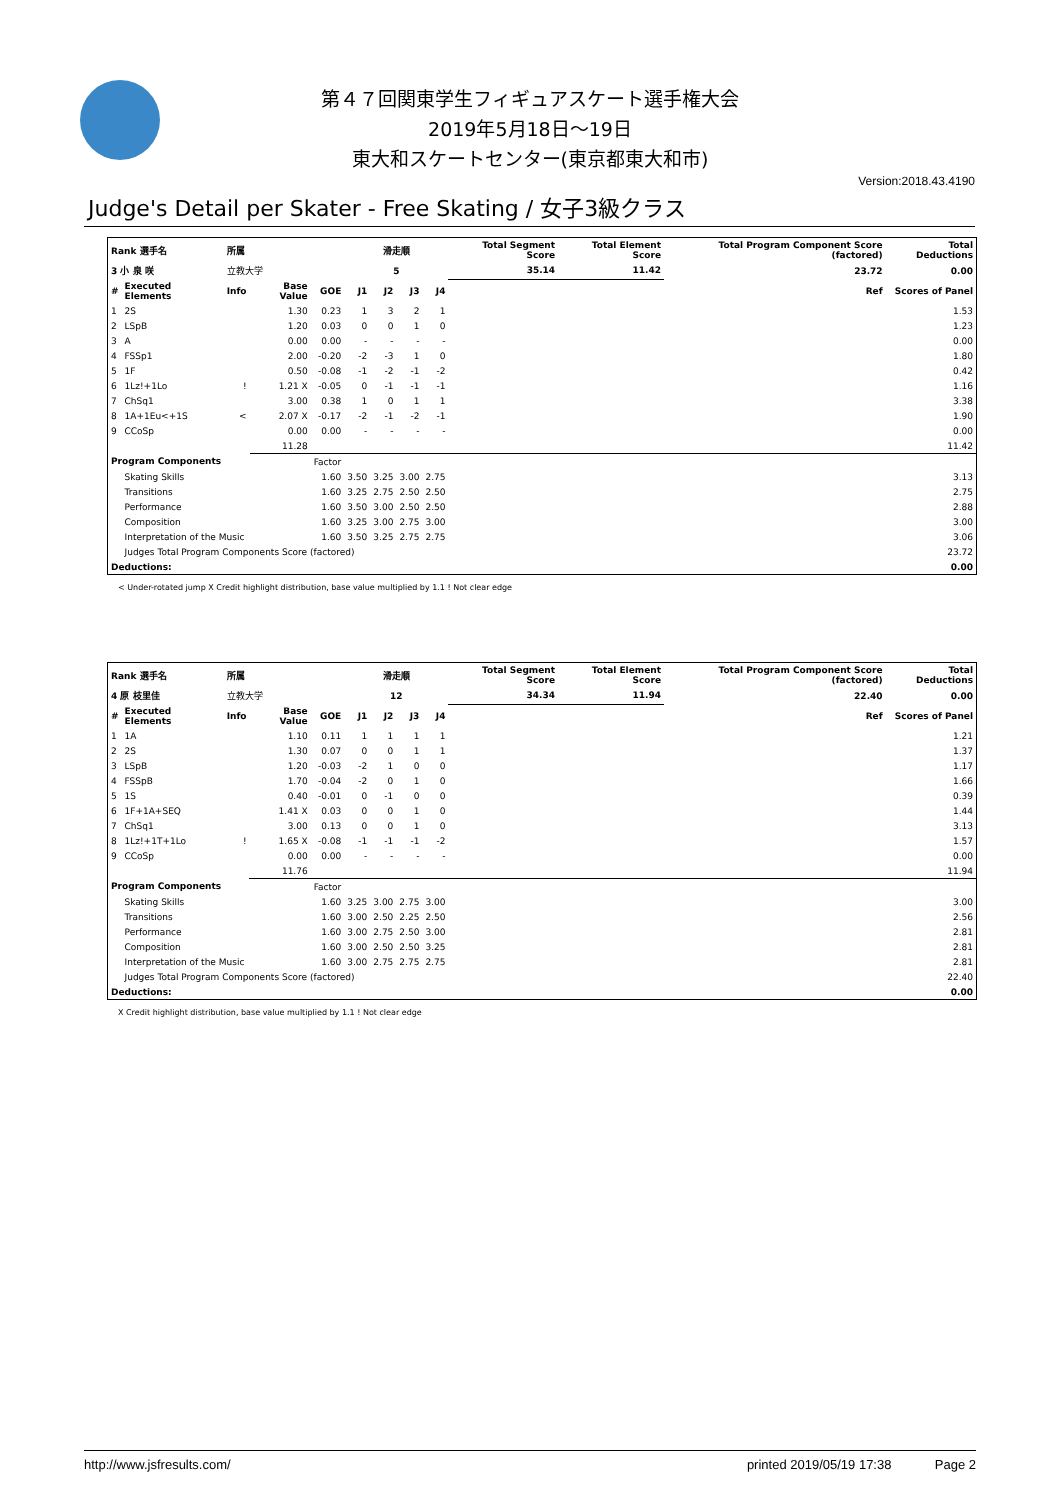第４７回関東学生フィギュアスケート選手権大会
2019年5月18日～19日
東大和スケートセンター(東京都東大和市)
Version:2018.43.4190
Judge's Detail per Skater - Free Skating / 女子3級クラス
| Rank 選手名 | | 所属 | | | 滑走順 | | | | Total Segment Score | Total Element Score | Total Program Component Score (factored) | Total Deductions |
| --- | --- | --- | --- | --- | --- | --- | --- | --- | --- | --- | --- | --- |
| 3 小 泉 咲 | | 立教大学 | | | 5 | | | | 35.14 | 11.42 | 23.72 | 0.00 |
| # | Executed Elements | Info | Base Value | GOE | J1 | J2 | J3 | J4 | | | Ref | Scores of Panel |
| 1 | 2S | | 1.30 | 0.23 | 1 | 3 | 2 | 1 | | | | 1.53 |
| 2 | LSpB | | 1.20 | 0.03 | 0 | 0 | 1 | 0 | | | | 1.23 |
| 3 | A | | 0.00 | 0.00 | - | - | - | - | | | | 0.00 |
| 4 | FSSp1 | | 2.00 | -0.20 | -2 | -3 | 1 | 0 | | | | 1.80 |
| 5 | 1F | | 0.50 | -0.08 | -1 | -2 | -1 | -2 | | | | 0.42 |
| 6 | 1Lz!+1Lo | ! | 1.21 X | -0.05 | 0 | -1 | -1 | -1 | | | | 1.16 |
| 7 | ChSq1 | | 3.00 | 0.38 | 1 | 0 | 1 | 1 | | | | 3.38 |
| 8 | 1A+1Eu<+1S | < | 2.07 X | -0.17 | -2 | -1 | -2 | -1 | | | | 1.90 |
| 9 | CCoSp | | 0.00 | 0.00 | - | - | - | - | | | | 0.00 |
| | | | 11.28 | | | | | | | | | 11.42 |
| Program Components | | | | Factor | | | | | | | | |
| | Skating Skills | | | 1.60 | 3.50 | 3.25 | 3.00 | 2.75 | | | | 3.13 |
| | Transitions | | | 1.60 | 3.25 | 2.75 | 2.50 | 2.50 | | | | 2.75 |
| | Performance | | | 1.60 | 3.50 | 3.00 | 2.50 | 2.50 | | | | 2.88 |
| | Composition | | | 1.60 | 3.25 | 3.00 | 2.75 | 3.00 | | | | 3.00 |
| | Interpretation of the Music | | | 1.60 | 3.50 | 3.25 | 2.75 | 2.75 | | | | 3.06 |
| | Judges Total Program Components Score (factored) | | | | | | | | | | | 23.72 |
| Deductions: | | | | | | | | | | | | 0.00 |
< Under-rotated jump X Credit highlight distribution, base value multiplied by 1.1 ! Not clear edge
| Rank 選手名 | | 所属 | | | 滑走順 | | | | Total Segment Score | Total Element Score | Total Program Component Score (factored) | Total Deductions |
| --- | --- | --- | --- | --- | --- | --- | --- | --- | --- | --- | --- | --- |
| 4 原 枝里佳 | | 立教大学 | | | 12 | | | | 34.34 | 11.94 | 22.40 | 0.00 |
| # | Executed Elements | Info | Base Value | GOE | J1 | J2 | J3 | J4 | | | Ref | Scores of Panel |
| 1 | 1A | | 1.10 | 0.11 | 1 | 1 | 1 | 1 | | | | 1.21 |
| 2 | 2S | | 1.30 | 0.07 | 0 | 0 | 1 | 1 | | | | 1.37 |
| 3 | LSpB | | 1.20 | -0.03 | -2 | 1 | 0 | 0 | | | | 1.17 |
| 4 | FSSpB | | 1.70 | -0.04 | -2 | 0 | 1 | 0 | | | | 1.66 |
| 5 | 1S | | 0.40 | -0.01 | 0 | -1 | 0 | 0 | | | | 0.39 |
| 6 | 1F+1A+SEQ | | 1.41 X | 0.03 | 0 | 0 | 1 | 0 | | | | 1.44 |
| 7 | ChSq1 | | 3.00 | 0.13 | 0 | 0 | 1 | 0 | | | | 3.13 |
| 8 | 1Lz!+1T+1Lo | ! | 1.65 X | -0.08 | -1 | -1 | -1 | -2 | | | | 1.57 |
| 9 | CCoSp | | 0.00 | 0.00 | - | - | - | - | | | | 0.00 |
| | | | 11.76 | | | | | | | | | 11.94 |
| Program Components | | | | Factor | | | | | | | | |
| | Skating Skills | | | 1.60 | 3.25 | 3.00 | 2.75 | 3.00 | | | | 3.00 |
| | Transitions | | | 1.60 | 3.00 | 2.50 | 2.25 | 2.50 | | | | 2.56 |
| | Performance | | | 1.60 | 3.00 | 2.75 | 2.50 | 3.00 | | | | 2.81 |
| | Composition | | | 1.60 | 3.00 | 2.50 | 2.50 | 3.25 | | | | 2.81 |
| | Interpretation of the Music | | | 1.60 | 3.00 | 2.75 | 2.75 | 2.75 | | | | 2.81 |
| | Judges Total Program Components Score (factored) | | | | | | | | | | | 22.40 |
| Deductions: | | | | | | | | | | | | 0.00 |
X Credit highlight distribution, base value multiplied by 1.1 ! Not clear edge
http://www.jsfresults.com/ printed 2019/05/19 17:38 Page 2